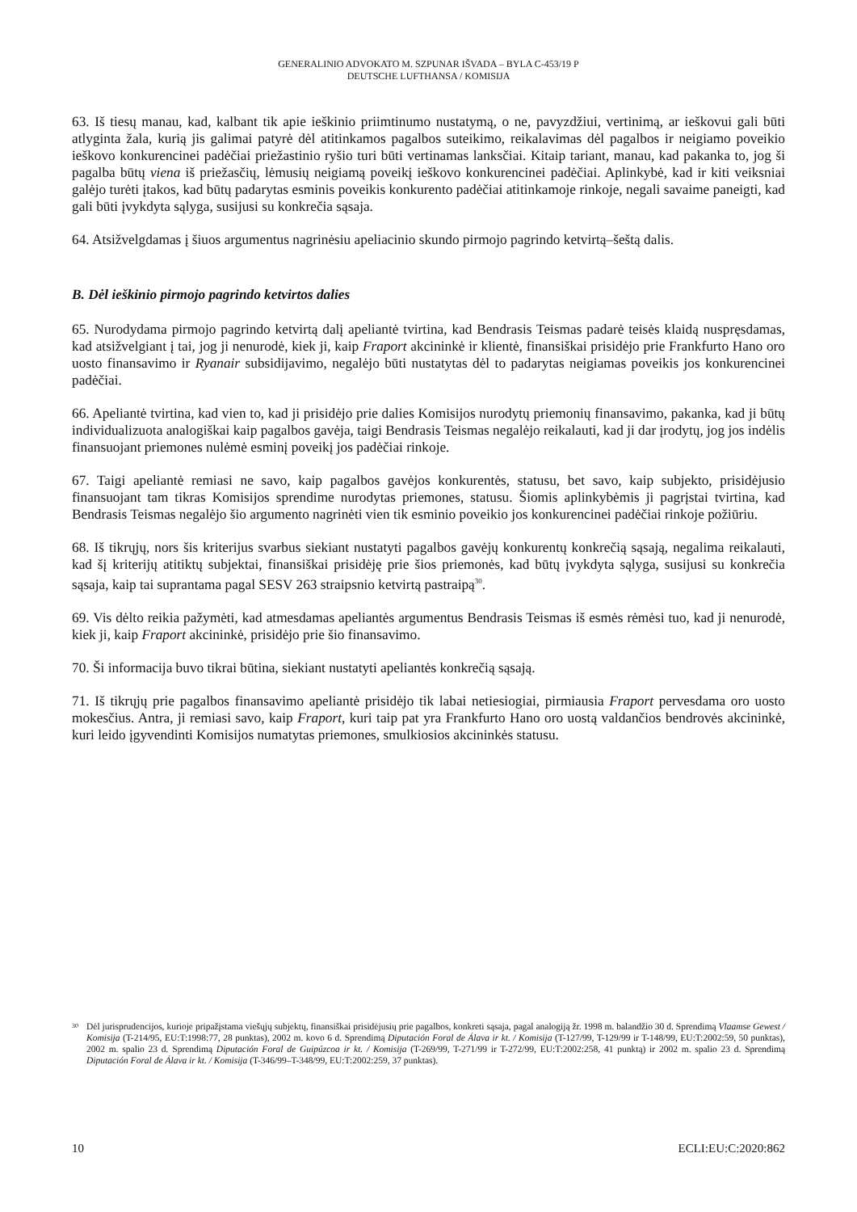GENERALINIO ADVOKATO M. SZPUNAR IŠVADA – BYLA C-453/19 P
DEUTSCHE LUFTHANSA / KOMISIJA
63. Iš tiesų manau, kad, kalbant tik apie ieškinio priimtinumo nustatymą, o ne, pavyzdžiui, vertinimą, ar ieškovui gali būti atlyginta žala, kurią jis galimai patyrė dėl atitinkamos pagalbos suteikimo, reikalavimas dėl pagalbos ir neigiamo poveikio ieškovo konkurencinei padėčiai priežastinio ryšio turi būti vertinamas lanksčiai. Kitaip tariant, manau, kad pakanka to, jog ši pagalba būtų viena iš priežasčių, lėmusių neigiamą poveikį ieškovo konkurencinei padėčiai. Aplinkybė, kad ir kiti veiksniai galėjo turėti įtakos, kad būtų padarytas esminis poveikis konkurento padėčiai atitinkamoje rinkoje, negali savaime paneigti, kad gali būti įvykdyta sąlyga, susijusi su konkrečia sąsaja.
64. Atsižvelgdamas į šiuos argumentus nagrinėsiu apeliacinio skundo pirmojo pagrindo ketvirtą–šeštą dalis.
B. Dėl ieškinio pirmojo pagrindo ketvirtos dalies
65. Nurodydama pirmojo pagrindo ketvirtą dalį apeliantė tvirtina, kad Bendrasis Teismas padarė teisės klaidą nuspręsdamas, kad atsižvelgiant į tai, jog ji nenurodė, kiek ji, kaip Fraport akcininkė ir klientė, finansiškai prisidėjo prie Frankfurto Hano oro uosto finansavimo ir Ryanair subsidijavimo, negalėjo būti nustatytas dėl to padarytas neigiamas poveikis jos konkurencinei padėčiai.
66. Apeliantė tvirtina, kad vien to, kad ji prisidėjo prie dalies Komisijos nurodytų priemonių finansavimo, pakanka, kad ji būtų individualizuota analogiškai kaip pagalbos gavėja, taigi Bendrasis Teismas negalėjo reikalauti, kad ji dar įrodytų, jog jos indėlis finansuojant priemones nulėmė esminį poveikį jos padėčiai rinkoje.
67. Taigi apeliantė remiasi ne savo, kaip pagalbos gavėjos konkurentės, statusu, bet savo, kaip subjekto, prisidėjusio finansuojant tam tikras Komisijos sprendime nurodytas priemones, statusu. Šiomis aplinkybėmis ji pagrįstai tvirtina, kad Bendrasis Teismas negalėjo šio argumento nagrinėti vien tik esminio poveikio jos konkurencinei padėčiai rinkoje požiūriu.
68. Iš tikrųjų, nors šis kriterijus svarbus siekiant nustatyti pagalbos gavėjų konkurentų konkrečią sąsają, negalima reikalauti, kad šį kriterijų atitiktų subjektai, finansiškai prisidėję prie šios priemonės, kad būtų įvykdyta sąlyga, susijusi su konkrečia sąsaja, kaip tai suprantama pagal SESV 263 straipsnio ketvirtą pastraipą<sup>30</sup>.
69. Vis dėlto reikia pažymėti, kad atmesdamas apeliantės argumentus Bendrasis Teismas iš esmės rėmėsi tuo, kad ji nenurodė, kiek ji, kaip Fraport akcininkė, prisidėjo prie šio finansavimo.
70. Ši informacija buvo tikrai būtina, siekiant nustatyti apeliantės konkrečią sąsają.
71. Iš tikrųjų prie pagalbos finansavimo apeliantė prisidėjo tik labai netiesiogiai, pirmiausia Fraport pervesdama oro uosto mokesčius. Antra, ji remiasi savo, kaip Fraport, kuri taip pat yra Frankfurto Hano oro uostą valdančios bendrovės akcininkė, kuri leido įgyvendinti Komisijos numatytas priemones, smulkiosios akcininkės statusu.
30 Dėl jurisprudencijos, kurioje pripažįstama viešųjų subjektų, finansiškai prisidėjusių prie pagalbos, konkreti sąsaja, pagal analogiją žr. 1998 m. balandžio 30 d. Sprendimą Vlaamse Gewest / Komisija (T-214/95, EU:T:1998:77, 28 punktas), 2002 m. kovo 6 d. Sprendimą Diputación Foral de Álava ir kt. / Komisija (T-127/99, T-129/99 ir T-148/99, EU:T:2002:59, 50 punktas), 2002 m. spalio 23 d. Sprendimą Diputación Foral de Guipúzcoa ir kt. / Komisija (T-269/99, T-271/99 ir T-272/99, EU:T:2002:258, 41 punktą) ir 2002 m. spalio 23 d. Sprendimą Diputación Foral de Álava ir kt. / Komisija (T-346/99–T-348/99, EU:T:2002:259, 37 punktas).
10 ECLI:EU:C:2020:862